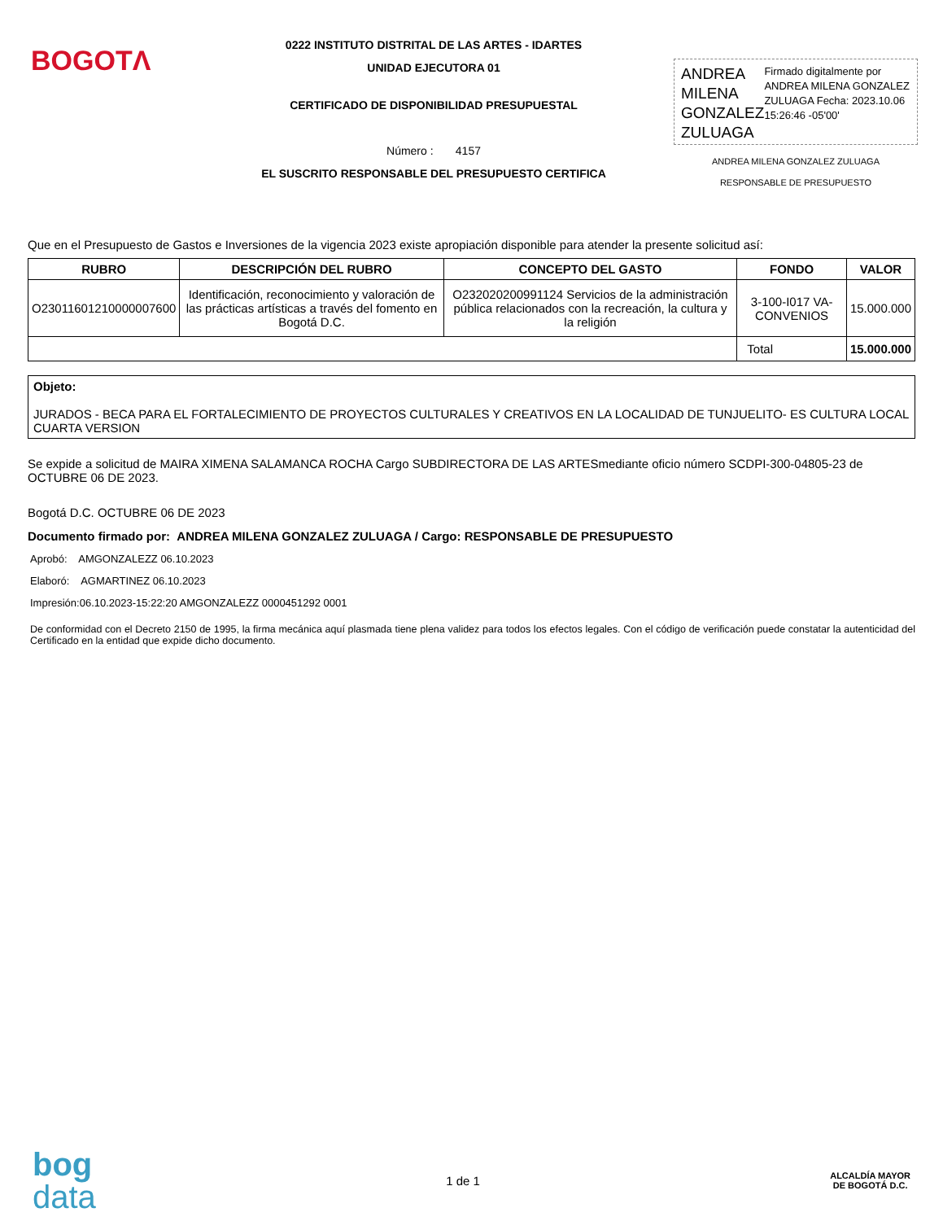BOGOTΛ
0222 INSTITUTO DISTRITAL DE LAS ARTES - IDARTES
UNIDAD EJECUTORA 01
CERTIFICADO DE DISPONIBILIDAD PRESUPUESTAL
Número : 4157
EL SUSCRITO RESPONSABLE DEL PRESUPUESTO CERTIFICA
ANDREA MILENA GONZALEZ ZULUAGA
Firmado digitalmente por ANDREA MILENA GONZALEZ ZULUAGA Fecha: 2023.10.06 15:26:46 -05'00'
ANDREA MILENA GONZALEZ ZULUAGA
RESPONSABLE DE PRESUPUESTO
Que en el Presupuesto de Gastos e Inversiones de la vigencia 2023 existe apropiación disponible para atender la presente solicitud así:
| RUBRO | DESCRIPCIÓN DEL RUBRO | CONCEPTO DEL GASTO | FONDO | VALOR |
| --- | --- | --- | --- | --- |
| O23011601210000007600 | Identificación, reconocimiento y valoración de las prácticas artísticas a través del fomento en Bogotá D.C. | O232020200991124 Servicios de la administración pública relacionados con la recreación, la cultura y la religión | 3-100-I017 VA-CONVENIOS | 15.000.000 |
| | | | Total | 15.000.000 |
Objeto:
JURADOS - BECA PARA EL FORTALECIMIENTO DE PROYECTOS CULTURALES Y CREATIVOS EN LA LOCALIDAD DE TUNJUELITO- ES CULTURA LOCAL CUARTA VERSION
Se expide a solicitud de MAIRA XIMENA SALAMANCA ROCHA Cargo SUBDIRECTORA DE LAS ARTESmediante oficio número SCDPI-300-04805-23 de OCTUBRE 06 DE 2023.
Bogotá D.C. OCTUBRE 06 DE 2023
Documento firmado por: ANDREA MILENA GONZALEZ ZULUAGA / Cargo: RESPONSABLE DE PRESUPUESTO
Aprobó: AMGONZALEZZ 06.10.2023
Elaboró: AGMARTINEZ 06.10.2023
Impresión:06.10.2023-15:22:20 AMGONZALEZZ 0000451292 0001
De conformidad con el Decreto 2150 de 1995, la firma mecánica aquí plasmada tiene plena validez para todos los efectos legales. Con el código de verificación puede constatar la autenticidad del Certificado en la entidad que expide dicho documento.
bog
data
1 de 1
ALCALDÍA MAYOR
DE BOGOTÁ D.C.